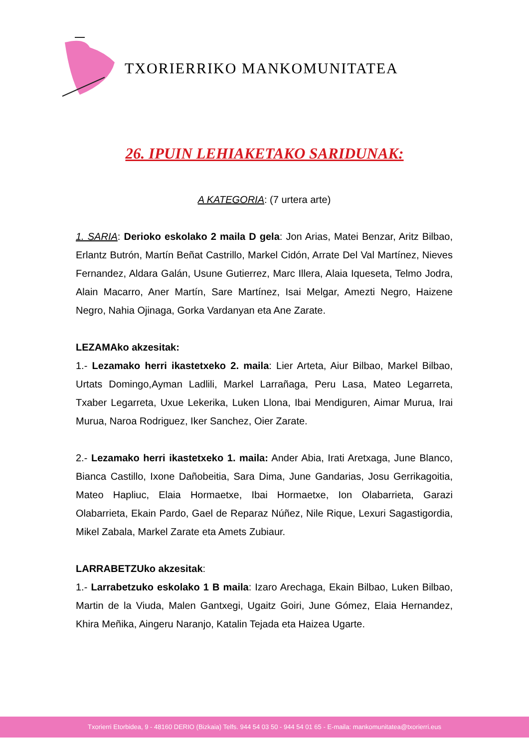TXORIERRIKO MANKOMUNITATEA
26. IPUIN LEHIAKETAKO SARIDUNAK:
A KATEGORIA: (7 urtera arte)
1. SARIA: Derioko eskolako 2 maila D gela: Jon Arias, Matei Benzar, Aritz Bilbao, Erlantz Butrón, Martín Beñat Castrillo, Markel Cidón, Arrate Del Val Martínez, Nieves Fernandez, Aldara Galán, Usune Gutierrez, Marc Illera, Alaia Iqueseta, Telmo Jodra, Alain Macarro, Aner Martín, Sare Martínez, Isai Melgar, Amezti Negro, Haizene Negro, Nahia Ojinaga, Gorka Vardanyan eta Ane Zarate.
LEZAMAko akzesitak:
1.- Lezamako herri ikastetxeko 2. maila: Lier Arteta, Aiur Bilbao, Markel Bilbao, Urtats Domingo,Ayman Ladlili, Markel Larrañaga, Peru Lasa, Mateo Legarreta, Txaber Legarreta, Uxue Lekerika, Luken Llona, Ibai Mendiguren, Aimar Murua, Irai Murua, Naroa Rodriguez, Iker Sanchez, Oier Zarate.
2.- Lezamako herri ikastetxeko 1. maila: Ander Abia, Irati Aretxaga, June Blanco, Bianca Castillo, Ixone Dañobeitia, Sara Dima, June Gandarias, Josu Gerrikagoitia, Mateo Hapliuc, Elaia Hormaetxe, Ibai Hormaetxe, Ion Olabarrieta, Garazi Olabarrieta, Ekain Pardo, Gael de Reparaz Núñez, Nile Rique, Lexuri Sagastigordia, Mikel Zabala, Markel Zarate eta Amets Zubiaur.
LARRABETZUko akzesitak:
1.- Larrabetzuko eskolako 1 B maila: Izaro Arechaga, Ekain Bilbao, Luken Bilbao, Martin de la Viuda, Malen Gantxegi, Ugaitz Goiri, June Gómez, Elaia Hernandez, Khira Meñika, Aingeru Naranjo, Katalin Tejada eta Haizea Ugarte.
Txorierri Etorbidea, 9 - 48160 DERIO (Bizkaia) Telfs. 944 54 03 50 - 944 54 01 65 - E-maila: mankomunitatea@txorierri.eus